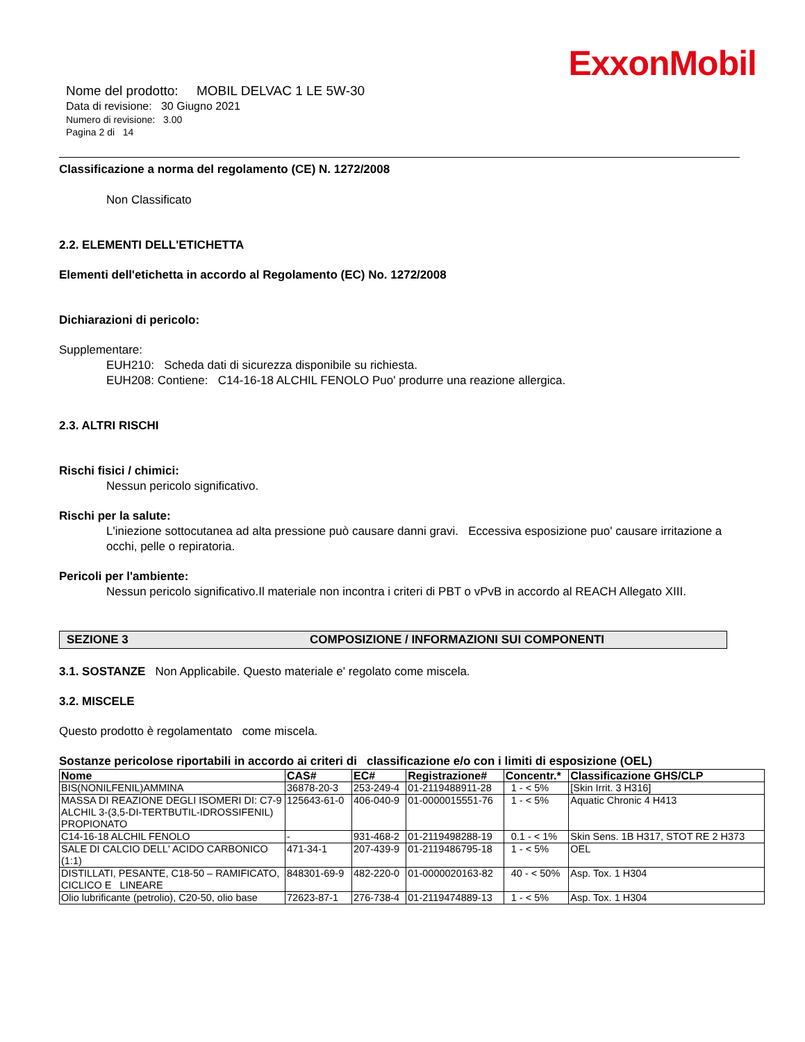ExxonMobil
Nome del prodotto: MOBIL DELVAC 1 LE 5W-30
Data di revisione: 30 Giugno 2021
Numero di revisione: 3.00
Pagina 2 di 14
Classificazione a norma del regolamento (CE) N. 1272/2008
Non Classificato
2.2. ELEMENTI DELL'ETICHETTA
Elementi dell'etichetta in accordo al Regolamento (EC) No. 1272/2008
Dichiarazioni di pericolo:
Supplementare:
EUH210: Scheda dati di sicurezza disponibile su richiesta.
EUH208: Contiene: C14-16-18 ALCHIL FENOLO Puo' produrre una reazione allergica.
2.3. ALTRI RISCHI
Rischi fisici / chimici:
Nessun pericolo significativo.
Rischi per la salute:
L'iniezione sottocutanea ad alta pressione può causare danni gravi. Eccessiva esposizione puo' causare irritazione a occhi, pelle o repiratoria.
Pericoli per l'ambiente:
Nessun pericolo significativo.Il materiale non incontra i criteri di PBT o vPvB in accordo al REACH Allegato XIII.
SEZIONE 3 COMPOSIZIONE / INFORMAZIONI SUI COMPONENTI
3.1. SOSTANZE Non Applicabile. Questo materiale e' regolato come miscela.
3.2. MISCELE
Questo prodotto è regolamentato come miscela.
Sostanze pericolose riportabili in accordo ai criteri di classificazione e/o con i limiti di esposizione (OEL)
| Nome | CAS# | EC# | Registrazione# | Concentr.* | Classificazione GHS/CLP |
| --- | --- | --- | --- | --- | --- |
| BIS(NONILFENIL)AMMINA | 36878-20-3 | 253-249-4 | 01-2119488911-28 | 1 - < 5% | [Skin Irrit. 3 H316] |
| MASSA DI REAZIONE DEGLI ISOMERI DI: C7-9 ALCHIL 3-(3,5-DI-TERTBUTIL-IDROSSIFENIL) PROPIONATO | 125643-61-0 | 406-040-9 | 01-0000015551-76 | 1 - < 5% | Aquatic Chronic 4 H413 |
| C14-16-18 ALCHIL FENOLO | - | 931-468-2 | 01-2119498288-19 | 0.1 - < 1% | Skin Sens. 1B H317, STOT RE 2 H373 |
| SALE DI CALCIO DELL' ACIDO CARBONICO (1:1) | 471-34-1 | 207-439-9 | 01-2119486795-18 | 1 - < 5% | OEL |
| DISTILLATI, PESANTE, C18-50 – RAMIFICATO, CICLICO E LINEARE | 848301-69-9 | 482-220-0 | 01-0000020163-82 | 40 - < 50% | Asp. Tox. 1 H304 |
| Olio lubrificante (petrolio), C20-50, olio base | 72623-87-1 | 276-738-4 | 01-2119474889-13 | 1 - < 5% | Asp. Tox. 1 H304 |